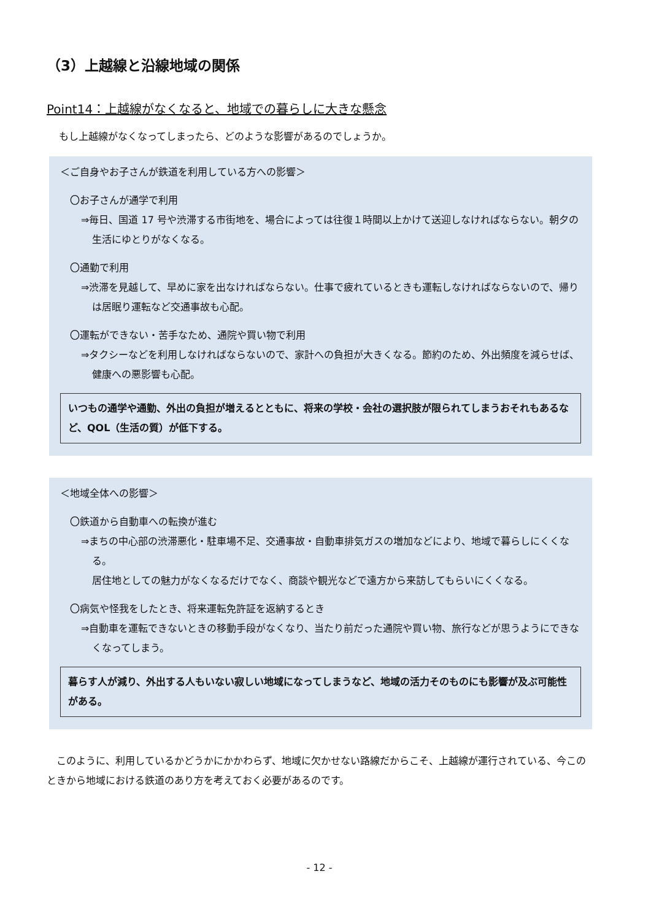（3）上越線と沿線地域の関係
Point14：上越線がなくなると、地域での暮らしに大きな懸念
もし上越線がなくなってしまったら、どのような影響があるのでしょうか。
＜ご自身やお子さんが鉄道を利用している方への影響＞
〇お子さんが通学で利用
⇒毎日、国道 17 号や渋滞する市街地を、場合によっては往復１時間以上かけて送迎しなければならない。朝夕の生活にゆとりがなくなる。
〇通勤で利用
⇒渋滞を見越して、早めに家を出なければならない。仕事で疲れているときも運転しなければならないので、帰りは居眠り運転など交通事故も心配。
〇運転ができない・苦手なため、通院や買い物で利用
⇒タクシーなどを利用しなければならないので、家計への負担が大きくなる。節約のため、外出頻度を減らせば、健康への悪影響も心配。
いつもの通学や通勤、外出の負担が増えるとともに、将来の学校・会社の選択肢が限られてしまうおそれもあるなど、QOL（生活の質）が低下する。
＜地域全体への影響＞
〇鉄道から自動車への転換が進む
⇒まちの中心部の渋滞悪化・駐車場不足、交通事故・自動車排気ガスの増加などにより、地域で暮らしにくくなる。
居住地としての魅力がなくなるだけでなく、商談や観光などで遠方から来訪してもらいにくくなる。
〇病気や怪我をしたとき、将来運転免許証を返納するとき
⇒自動車を運転できないときの移動手段がなくなり、当たり前だった通院や買い物、旅行などが思うようにできなくなってしまう。
暮らす人が減り、外出する人もいない寂しい地域になってしまうなど、地域の活力そのものにも影響が及ぶ可能性がある。
このように、利用しているかどうかにかかわらず、地域に欠かせない路線だからこそ、上越線が運行されている、今このときから地域における鉄道のあり方を考えておく必要があるのです。
- 12 -